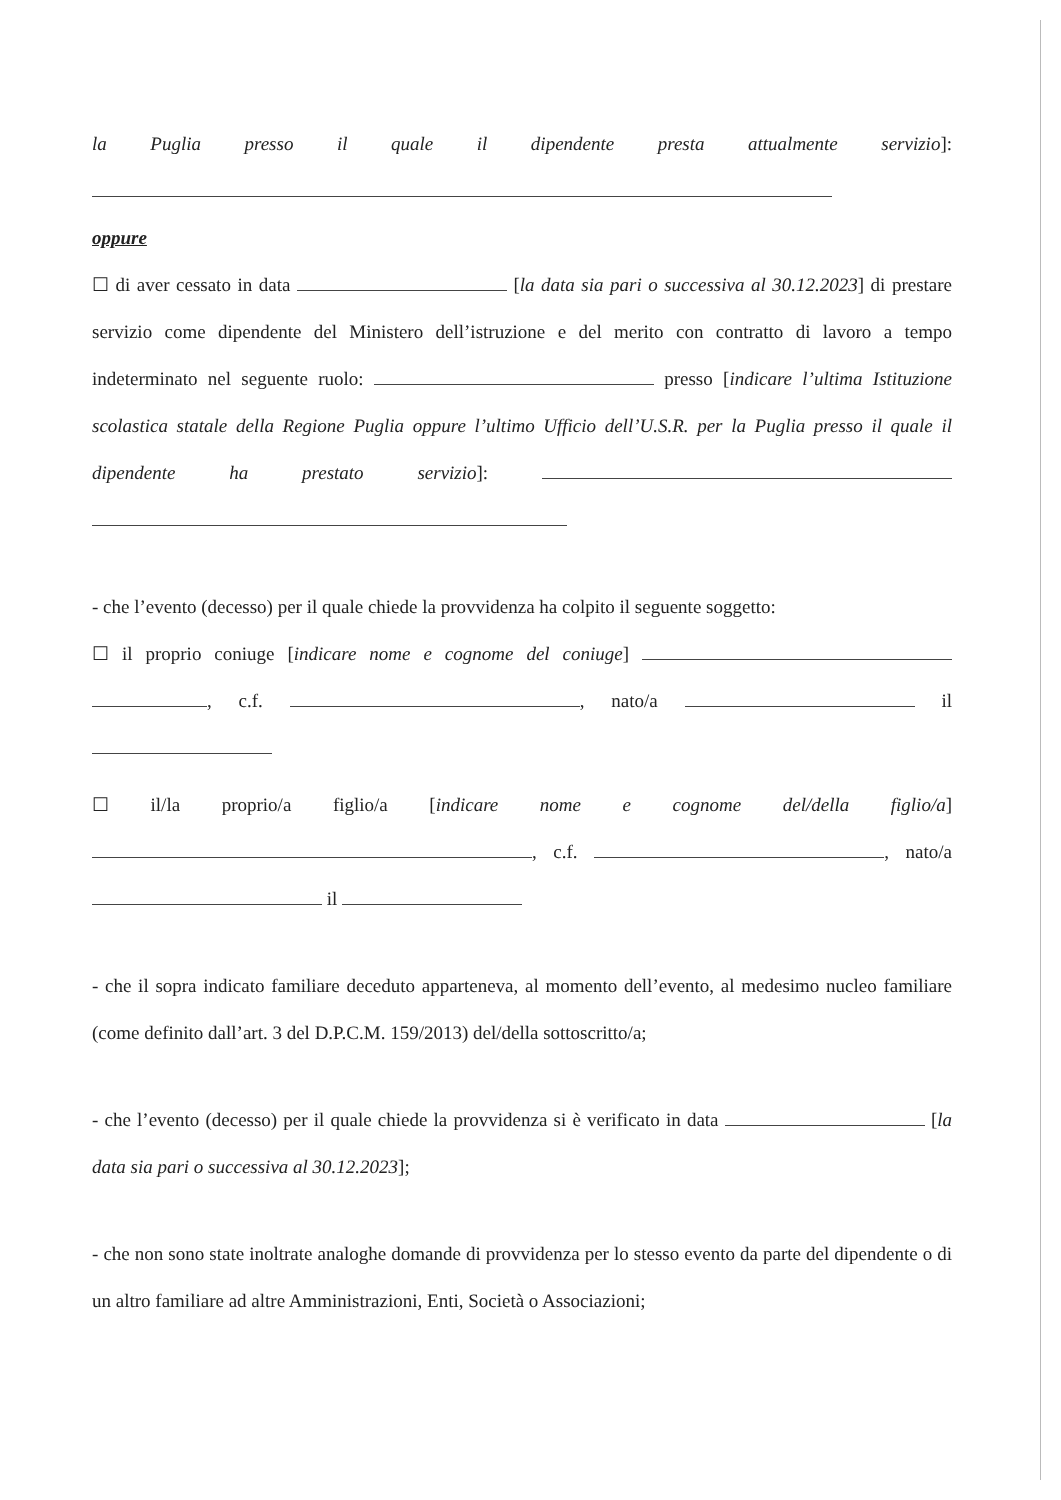la Puglia presso il quale il dipendente presta attualmente servizio]:
oppure
☐ di aver cessato in data [la data sia pari o successiva al 30.12.2023] di prestare servizio come dipendente del Ministero dell’istruzione e del merito con contratto di lavoro a tempo indeterminato nel seguente ruolo: presso [indicare l’ultima Istituzione scolastica statale della Regione Puglia oppure l’ultimo Ufficio dell’U.S.R. per la Puglia presso il quale il dipendente ha prestato servizio]:
- che l’evento (decesso) per il quale chiede la provvidenza ha colpito il seguente soggetto:
☐ il proprio coniuge [indicare nome e cognome del coniuge] , c.f. , nato/a il
☐ il/la proprio/a figlio/a [indicare nome e cognome del/della figlio/a] , c.f. , nato/a il
- che il sopra indicato familiare deceduto apparteneva, al momento dell’evento, al medesimo nucleo familiare (come definito dall’art. 3 del D.P.C.M. 159/2013) del/della sottoscritto/a;
- che l’evento (decesso) per il quale chiede la provvidenza si è verificato in data [la data sia pari o successiva al 30.12.2023];
- che non sono state inoltrate analoghe domande di provvidenza per lo stesso evento da parte del dipendente o di un altro familiare ad altre Amministrazioni, Enti, Società o Associazioni;